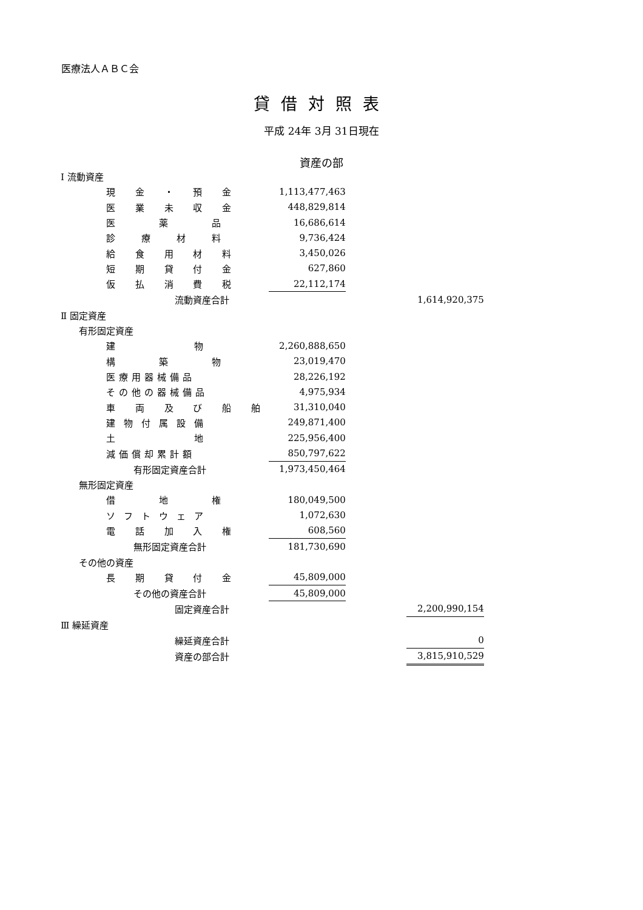医療法人ＡＢＣ会
貸借対照表
平成 24年 3月 31日現在
資産の部
| Ⅰ 流動資産 | | | | | |
| | 現 金 ・ 預 金 | | 1,113,477,463 | | |
| | 医 業 未 収 金 | | 448,829,814 | | |
| | 医 薬 品 | | 16,686,614 | | |
| | 診 療 材 料 | | 9,736,424 | | |
| | 給 食 用 材 料 | | 3,450,026 | | |
| | 短 期 貸 付 金 | | 627,860 | | |
| | 仮 払 消 費 税 | | 22,112,174 | | |
| | | 流動資産合計 | | | 1,614,920,375 |
| Ⅱ 固定資産 | | | | | |
| 有形固定資産 | | | | | |
| | 建 物 | | 2,260,888,650 | | |
| | 構 築 物 | | 23,019,470 | | |
| | 医療用器械備品 | | 28,226,192 | | |
| | その他の器械備品 | | 4,975,934 | | |
| | 車 両 及 び 船 舶 | | 31,310,040 | | |
| | 建物付属設備 | | 249,871,400 | | |
| | 土 地 | | 225,956,400 | | |
| | 減価償却累計額 | | 850,797,622 | | |
| | 有形固定資産合計 | | 1,973,450,464 | | |
| 無形固定資産 | | | | | |
| | 借 地 権 | | 180,049,500 | | |
| | ソフトウェア | | 1,072,630 | | |
| | 電 話 加 入 権 | | 608,560 | | |
| | 無形固定資産合計 | | 181,730,690 | | |
| その他の資産 | | | | | |
| | 長 期 貸 付 金 | | 45,809,000 | | |
| | その他の資産合計 | | 45,809,000 | | |
| | | 固定資産合計 | | | 2,200,990,154 |
| Ⅲ 繰延資産 | | | | | |
| | | 繰延資産合計 | | | 0 |
| | | 資産の部合計 | | | 3,815,910,529 |